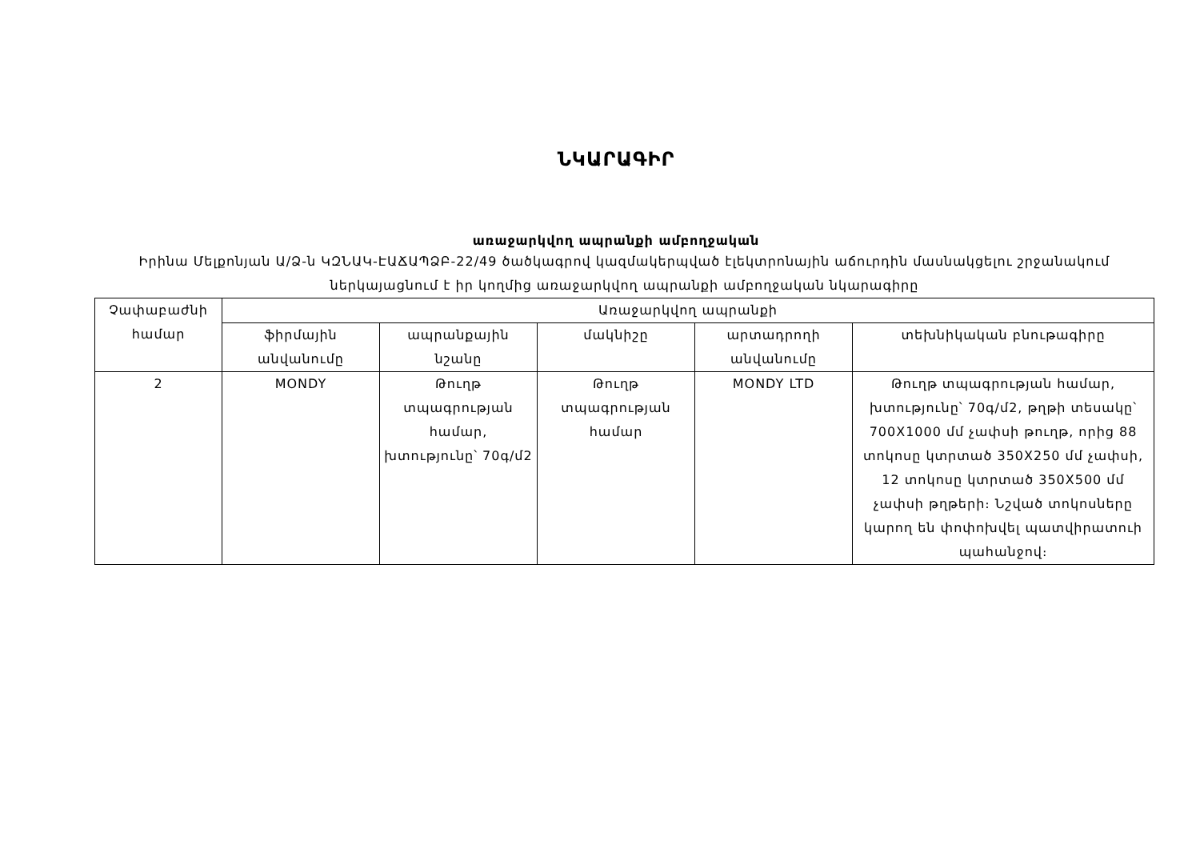ՆԿԱՐԱԳԻՐ
առաջարկվող ապրանքի ամբողջական
Իրինա Մելքոնյան Ա/Ձ-ն ԿԶՆԱԿ-ԷԱՃԱՊՁԲ-22/49 ծածկագրով կազմակերպված էլեկտրոնային աճուրդին մասնակցելու շրջանակում ներկայացնում է իր կողմից առաջարկվող ապրանքի ամբողջական նկարագիրը
| Չափաբաժնի համար | Առաջարկվող ապրանքի | | | | |
| --- | --- | --- | --- | --- | --- |
| | ֆիրմային անվանումը | ապրանքային նշանը | մակնիշը | արտադրողի անվանումը | տեխնիկական բնութագիրը |
| 2 | MONDY | Թուղթ տպագրության համար, խտությունը՝ 70գ/մ2 | Թուղթ տպագրության համար | MONDY LTD | Թուղթ տպագրության համար, խտությունը՝ 70գ/մ2, թղթի տեսակը՝ 700X1000 մմ չափսի թուղթ, որից 88 տոկոսը կտրտած 350X250 մմ չափսի, 12 տոկոսը կտրտած 350X500 մմ չափսի թղթերի։ Նշված տոկոսները կարող են փոփոխվել պատվիրատուի պահանջով։ |